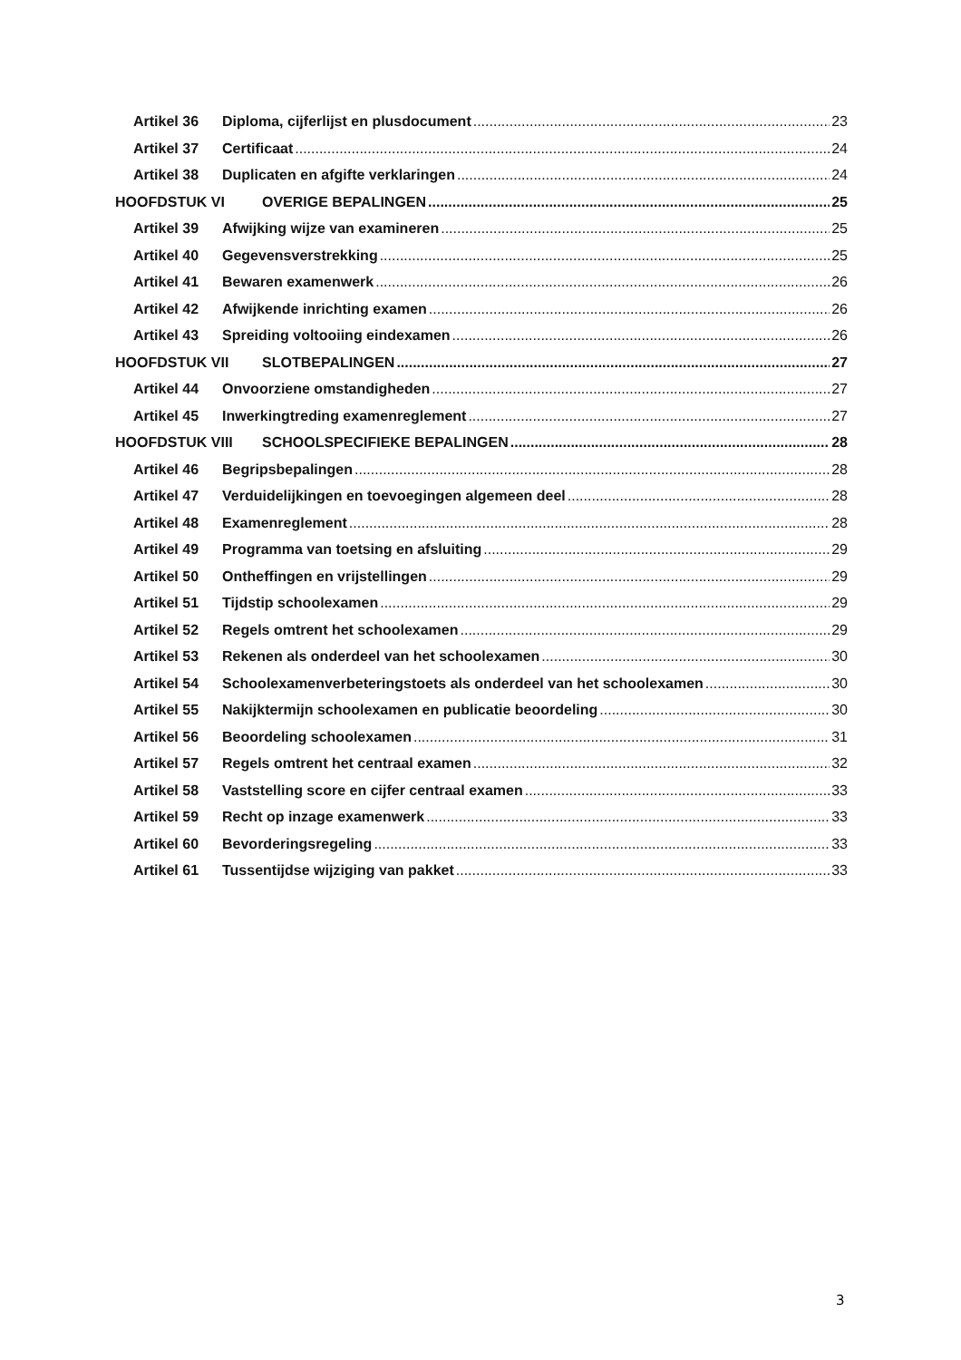Artikel 36 Diploma, cijferlijst en plusdocument 23
Artikel 37 Certificaat 24
Artikel 38 Duplicaten en afgifte verklaringen 24
HOOFDSTUK VI OVERIGE BEPALINGEN 25
Artikel 39 Afwijking wijze van examineren 25
Artikel 40 Gegevensverstrekking 25
Artikel 41 Bewaren examenwerk 26
Artikel 42 Afwijkende inrichting examen 26
Artikel 43 Spreiding voltooiing eindexamen 26
HOOFDSTUK VII SLOTBEPALINGEN 27
Artikel 44 Onvoorziene omstandigheden 27
Artikel 45 Inwerkingtreding examenreglement 27
HOOFDSTUK VIII SCHOOLSPECIFIEKE BEPALINGEN 28
Artikel 46 Begripsbepalingen 28
Artikel 47 Verduidelijkingen en toevoegingen algemeen deel 28
Artikel 48 Examenreglement 28
Artikel 49 Programma van toetsing en afsluiting 29
Artikel 50 Ontheffingen en vrijstellingen 29
Artikel 51 Tijdstip schoolexamen 29
Artikel 52 Regels omtrent het schoolexamen 29
Artikel 53 Rekenen als onderdeel van het schoolexamen 30
Artikel 54 Schoolexamenverbeteringstoets als onderdeel van het schoolexamen 30
Artikel 55 Nakijktermijn schoolexamen en publicatie beoordeling 30
Artikel 56 Beoordeling schoolexamen 31
Artikel 57 Regels omtrent het centraal examen 32
Artikel 58 Vaststelling score en cijfer centraal examen 33
Artikel 59 Recht op inzage examenwerk 33
Artikel 60 Bevorderingsregeling 33
Artikel 61 Tussentijdse wijziging van pakket 33
3